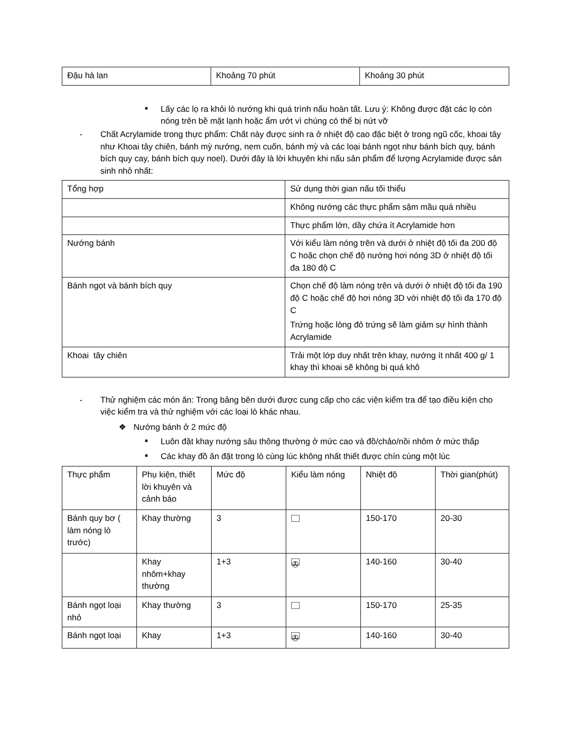| Đậu hà lan | Khoảng 70 phút | Khoảng 30 phút |
■ Lấy các lọ ra khỏi lò nướng khi quá trình nấu hoàn tất. Lưu ý: Không được đặt các lọ còn nóng trên bề mặt lạnh hoặc ẩm ướt vì chúng có thể bị nứt vỡ
- Chất Acrylamide trong thực phẩm: Chất này được sinh ra ở nhiệt độ cao đặc biệt ở trong ngũ cốc, khoai tây như Khoai tây chiên, bánh mỳ nướng, nem cuốn, bánh mỳ và các loại bánh ngọt như bánh bích quy, bánh bích quy cay, bánh bích quy noel). Dưới đây là lời khuyên khi nấu sản phẩm để lượng Acrylamide được sản sinh nhỏ nhất:
| Tổng hợp | Sử dụng thời gian nấu tối thiểu |
| | Không nướng các thực phẩm sậm mầu quá nhiều |
| | Thực phẩm lớn, dầy chứa ít Acrylamide hơn |
| Nướng bánh | Với kiểu làm nóng trên và dưới ở nhiệt độ tối đa 200 độ C hoặc chọn chế độ nướng hơi nóng 3D ở nhiệt độ tối đa 180 độ C |
| Bánh ngọt và bánh bích quy | Chọn chế độ làm nóng trên và dưới ở nhiệt độ tối đa 190 độ C hoặc chế độ hơi nóng 3D với nhiệt độ tối đa 170 độ C Trứng hoặc lòng đỏ trứng sẽ làm giảm sự hình thành Acrylamide |
| Khoai tây chiên | Trải một lớp duy nhất trên khay, nướng ít nhất 400 g/ 1 khay thì khoai sẽ không bị quá khô |
- Thử nghiệm các món ăn: Trong bảng bên dưới được cung cấp cho các viện kiểm tra để tạo điều kiện cho việc kiểm tra và thử nghiệm với các loại lò khác nhau.
❖ Nướng bánh ở 2 mức độ
■ Luôn đặt khay nướng sâu thông thường ở mức cao và đồ/chảo/nồi nhôm ở mức thấp
■ Các khay đồ ăn đặt trong lò cùng lúc không nhất thiết được chín cùng một lúc
| Thực phẩm | Phụ kiện, thiết lời khuyên và cảnh báo | Mức độ | Kiểu làm nóng | Nhiệt độ | Thời gian(phút) |
| Bánh quy bơ ( làm nóng lò trước) | Khay thường | 3 | | 150-170 | 20-30 |
| | Khay nhôm+khay thường | 1+3 | ✇ | 140-160 | 30-40 |
| Bánh ngọt loại nhỏ | Khay thường | 3 | | 150-170 | 25-35 |
| Bánh ngọt loại | Khay | 1+3 | ✇ | 140-160 | 30-40 |